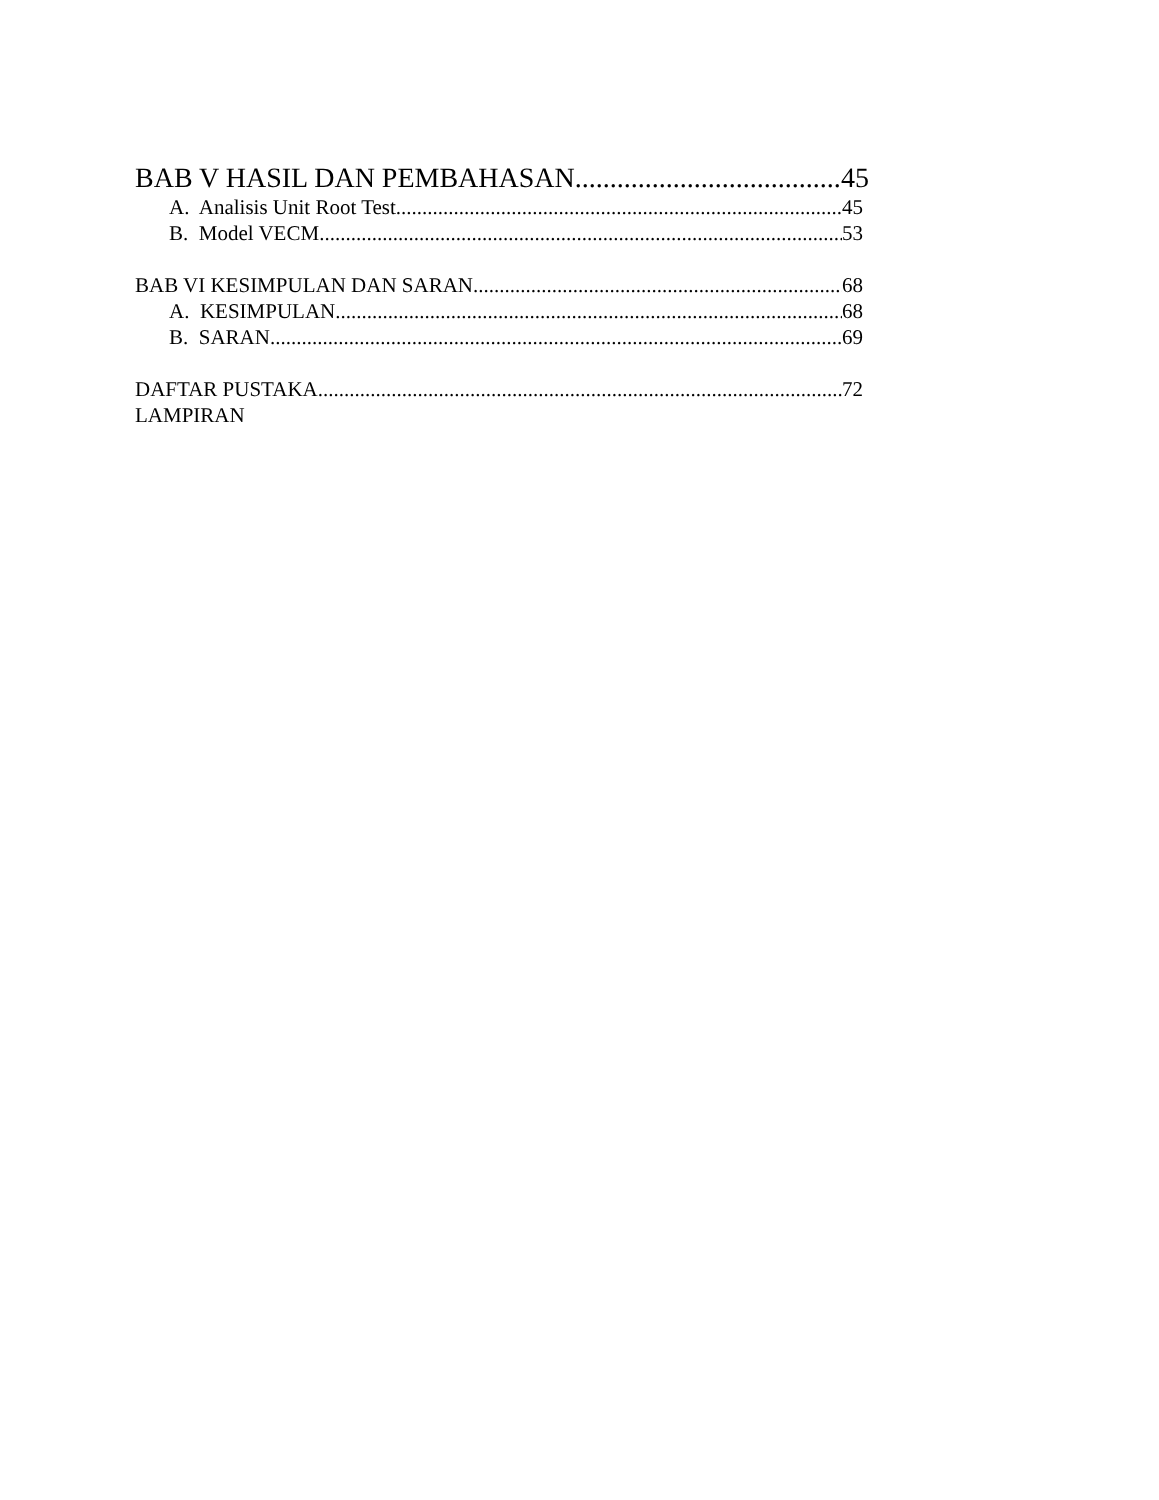BAB V HASIL DAN PEMBAHASAN 45
A. Analisis Unit Root Test 45
B. Model VECM 53
BAB VI KESIMPULAN DAN SARAN 68
A. KESIMPULAN 68
B. SARAN 69
DAFTAR PUSTAKA 72
LAMPIRAN